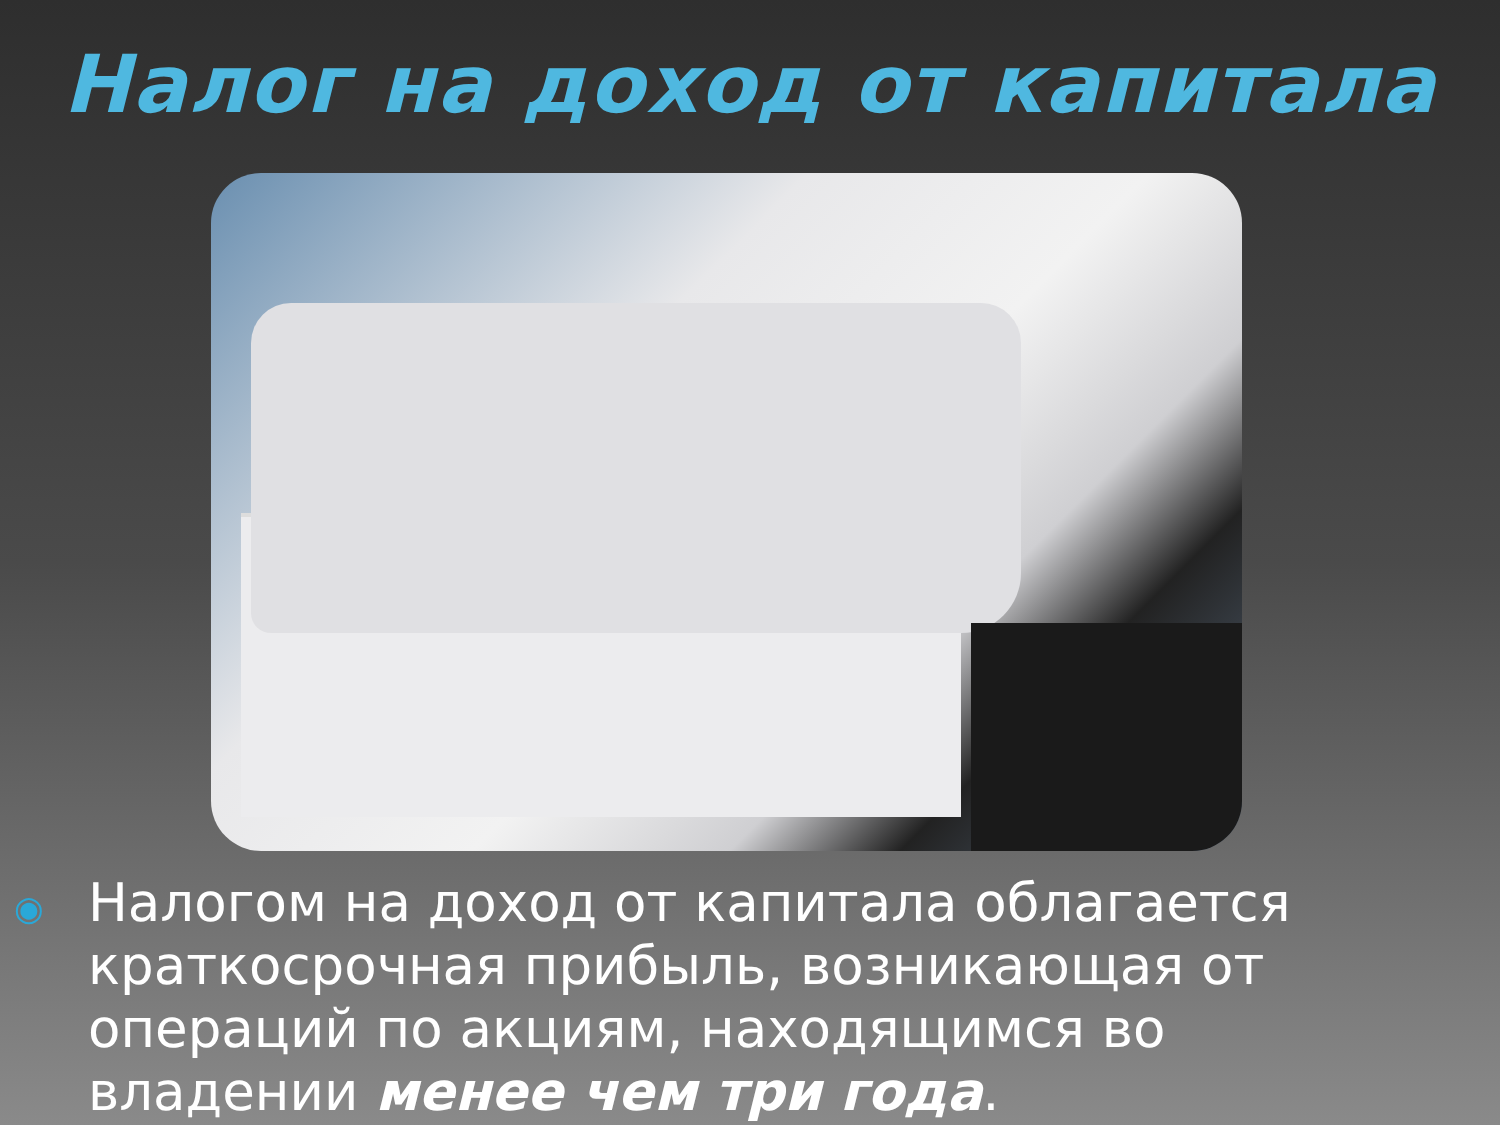Налог на доход от капитала
◉
Налогом на доход от капитала облагается краткосрочная прибыль, возникающая от операций по акциям, находящимся во владении менее чем три года.